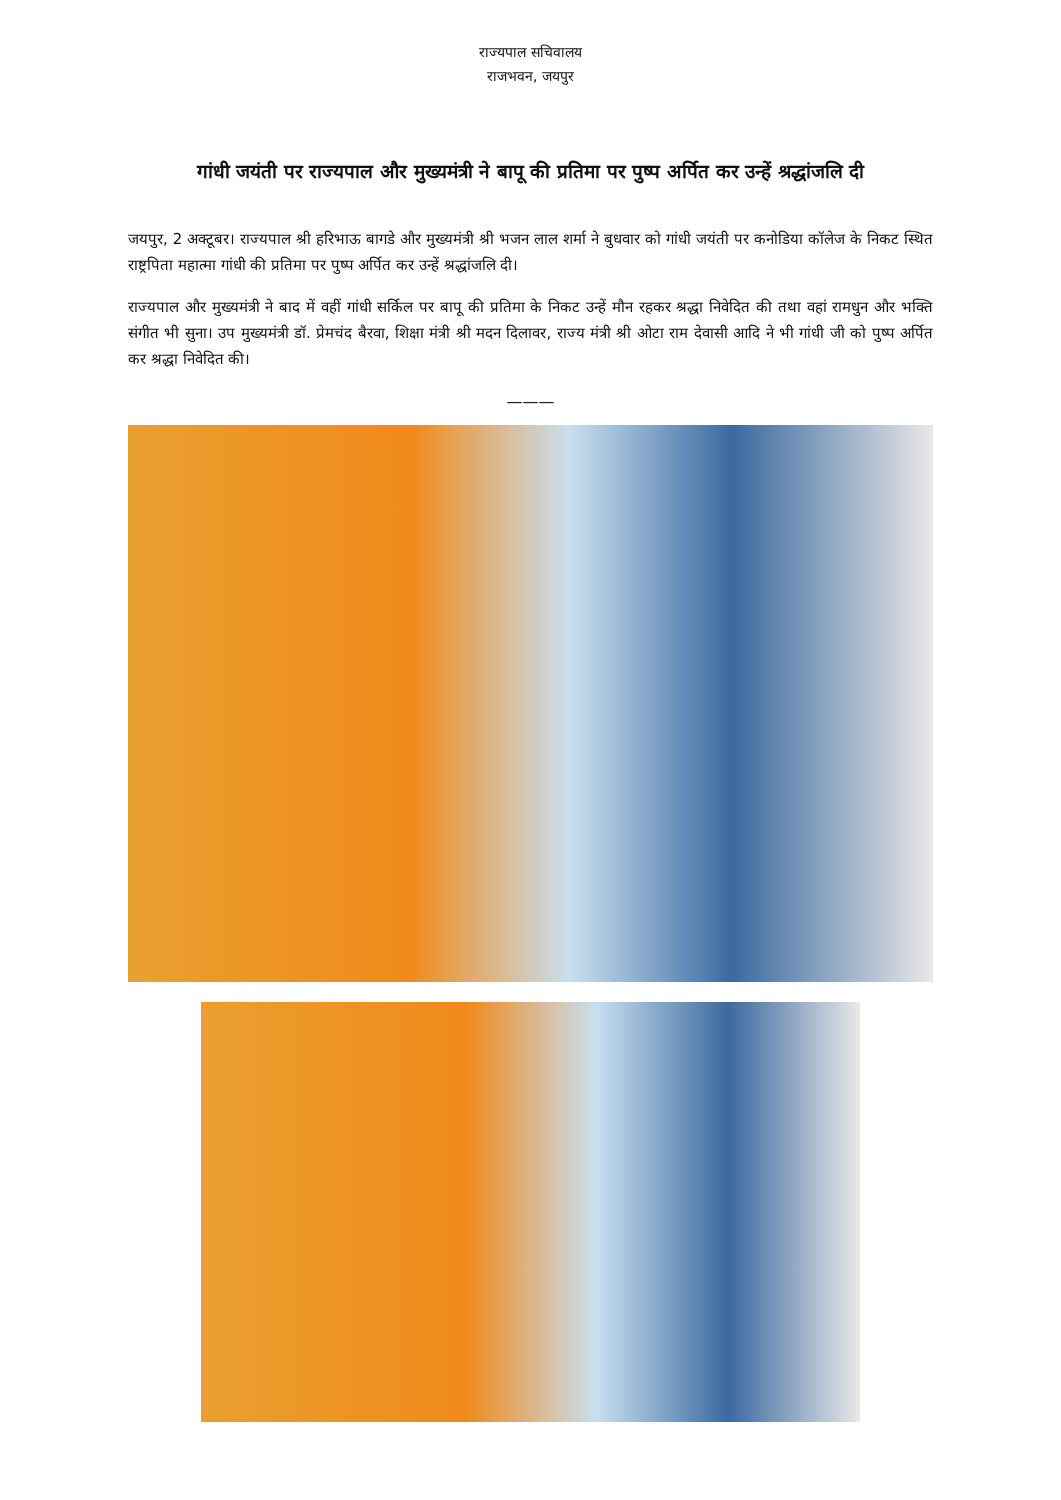राज्यपाल सचिवालय
राजभवन, जयपुर
गांधी जयंती पर राज्यपाल और मुख्यमंत्री ने बापू की प्रतिमा पर पुष्प अर्पित कर उन्हें श्रद्धांजलि दी
जयपुर, 2 अक्टूबर। राज्यपाल श्री हरिभाऊ बागडे और मुख्यमंत्री श्री भजन लाल शर्मा ने बुधवार को गांधी जयंती पर कनोडिया कॉलेज के निकट स्थित राष्ट्रपिता महात्मा गांधी की प्रतिमा पर पुष्प अर्पित कर उन्हें श्रद्धांजलि दी।
राज्यपाल और मुख्यमंत्री ने बाद में वहीं गांधी सर्किल पर बापू की प्रतिमा के निकट उन्हें मौन रहकर श्रद्धा निवेदित की तथा वहां रामधुन और भक्ति संगीत भी सुना। उप मुख्यमंत्री डॉ. प्रेमचंद बैरवा, शिक्षा मंत्री श्री मदन दिलावर, राज्य मंत्री श्री ओटा राम देवासी आदि ने भी गांधी जी को पुष्प अर्पित कर श्रद्धा निवेदित की।
———